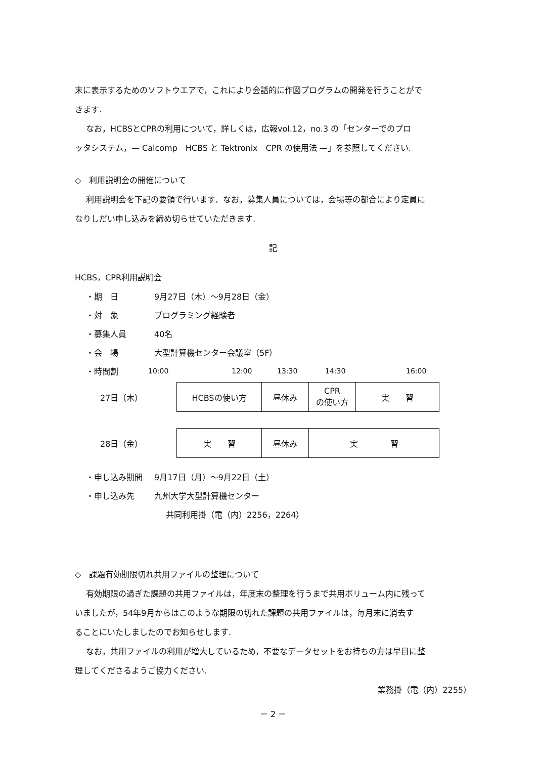末に表示するためのソフトウエアで，これにより会話的に作図プログラムの開発を行うことがで
きます.
なお，HCBSとCPRの利用について，詳しくは，広報vol.12，no.3 の「センターでのプロ
ッタシステム，— Calcomp　HCBS と Tektronix　CPR の使用法 —」を参照してください.
◇　利用説明会の開催について
利用説明会を下記の要領で行います．なお，募集人員については，会場等の都合により定員に
なりしだい申し込みを締め切らせていただきます.
記
HCBS，CPR利用説明会
・期　日 9月27日（木）～9月28日（金）
・対　象 プログラミング経験者
・募集人員 40名
・会　場 大型計算機センター会議室（5F）
・時間割
10:00 12:00 13:30 14:30 16:00
| 27日（木） | HCBSの使い方 | 昼休み | CPR の使い方 | 実 習 |
| 28日（金） | 実 習 | 昼休み | 実 習 | |
・申し込み期間 9月17日（月）～9月22日（土）
・申し込み先 九州大学大型計算機センター
共同利用掛（電（内）2256，2264）
◇　課題有効期限切れ共用ファイルの整理について
有効期限の過ぎた課題の共用ファイルは，年度末の整理を行うまで共用ボリューム内に残って
いましたが，54年9月からはこのような期限の切れた課題の共用ファイルは，毎月末に消去す
ることにいたしましたのでお知らせします.
なお，共用ファイルの利用が増大しているため，不要なデータセットをお持ちの方は早目に整
理してくださるようご協力ください.
業務掛（電（内）2255）
－ 2 －